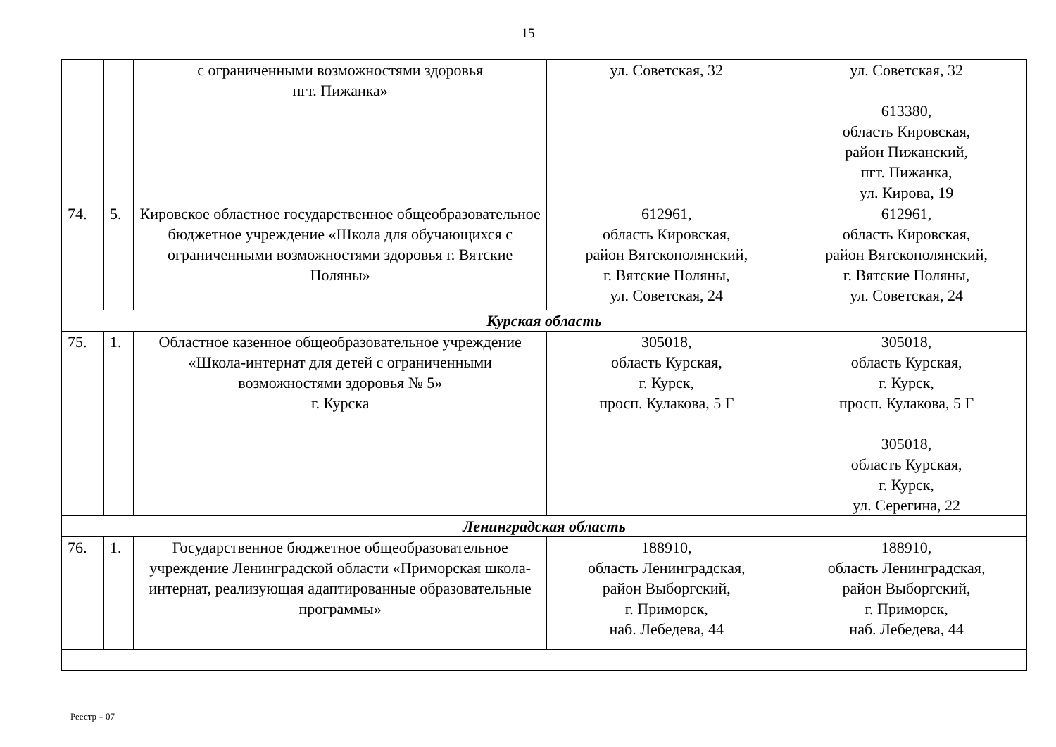15
| | | с ограниченными возможностями здоровья пгт. Пижанка» | ул. Советская, 32 | ул. Советская, 32 613380, область Кировская, район Пижанский, пгт. Пижанка, ул. Кирова, 19 |
| 74. | 5. | Кировское областное государственное общеобразовательное бюджетное учреждение «Школа для обучающихся с ограниченными возможностями здоровья г. Вятские Поляны» | 612961, область Кировская, район Вятскополянский, г. Вятские Поляны, ул. Советская, 24 | 612961, область Кировская, район Вятскополянский, г. Вятские Поляны, ул. Советская, 24 |
| Курская область | | | | |
| 75. | 1. | Областное казенное общеобразовательное учреждение «Школа-интернат для детей с ограниченными возможностями здоровья № 5» г. Курска | 305018, область Курская, г. Курск, просп. Кулакова, 5 Г | 305018, область Курская, г. Курск, просп. Кулакова, 5 Г 305018, область Курская, г. Курск, ул. Серегина, 22 |
| Ленинградская область | | | | |
| 76. | 1. | Государственное бюджетное общеобразовательное учреждение Ленинградской области «Приморская школа-интернат, реализующая адаптированные образовательные программы» | 188910, область Ленинградская, район Выборгский, г. Приморск, наб. Лебедева, 44 | 188910, область Ленинградская, район Выборгский, г. Приморск, наб. Лебедева, 44 |
Реестр – 07